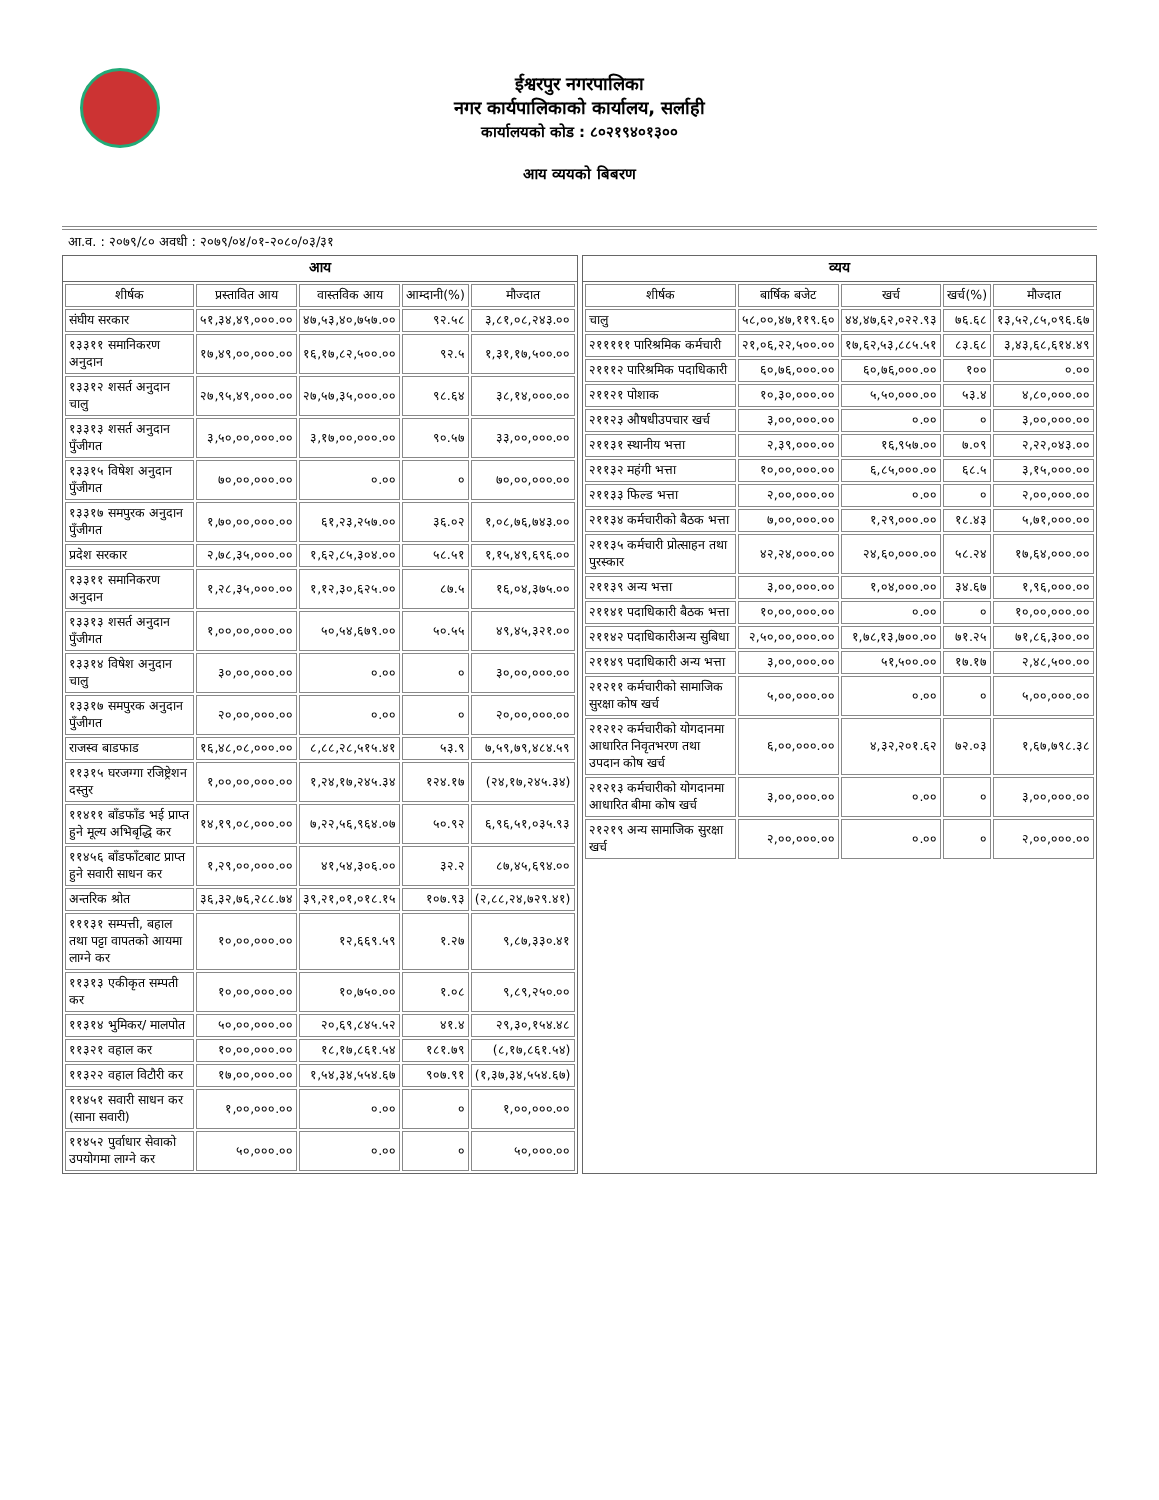ईश्वरपुर नगरपालिका
नगर कार्यपालिकाको कार्यालय, सर्लाही
कार्यालयको कोड : ८०२१९४०१३००
आय व्ययको बिबरण
आ.व. : २०७९/८० अवधी : २०७९/०४/०१-२०८०/०३/३१
आय
| शीर्षक | प्रस्तावित आय | वास्तविक आय | आम्दानी(%) | मौज्दात |
| --- | --- | --- | --- | --- |
| संघीय सरकार | ५१,३४,४९,०००.०० | ४७,५३,४०,७५७.०० | ९२.५८ | ३,८१,०८,२४३.०० |
| १३३११ समानिकरण अनुदान | १७,४९,००,०००.०० | १६,१७,८२,५००.०० | ९२.५ | १,३१,१७,५००.०० |
| १३३१२ शसर्त अनुदान चालु | २७,९५,४९,०००.०० | २७,५७,३५,०००.०० | ९८.६४ | ३८,१४,०००.०० |
| १३३१३ शसर्त अनुदान पुँजीगत | ३,५०,००,०००.०० | ३,१७,००,०००.०० | ९०.५७ | ३३,००,०००.०० |
| १३३१५ विषेश अनुदान पुँजीगत | ७०,००,०००.०० | ०.०० | ० | ७०,००,०००.०० |
| १३३१७ समपुरक अनुदान पुँजीगत | १,७०,००,०००.०० | ६१,२३,२५७.०० | ३६.०२ | १,०८,७६,७४३.०० |
| प्रदेश सरकार | २,७८,३५,०००.०० | १,६२,८५,३०४.०० | ५८.५१ | १,१५,४९,६९६.०० |
| १३३११ समानिकरण अनुदान | १,२८,३५,०००.०० | १,१२,३०,६२५.०० | ८७.५ | १६,०४,३७५.०० |
| १३३१३ शसर्त अनुदान पुँजीगत | १,००,००,०००.०० | ५०,५४,६७९.०० | ५०.५५ | ४९,४५,३२१.०० |
| १३३१४ विषेश अनुदान चालु | ३०,००,०००.०० | ०.०० | ० | ३०,००,०००.०० |
| १३३१७ समपुरक अनुदान पुँजीगत | २०,००,०००.०० | ०.०० | ० | २०,००,०००.०० |
| राजस्व बाडफाड | १६,४८,०८,०००.०० | ८,८८,२८,५१५.४१ | ५३.९ | ७,५९,७९,४८४.५९ |
| ११३१५ घरजग्गा रजिष्ट्रेशन दस्तुर | १,००,००,०००.०० | १,२४,१७,२४५.३४ | १२४.१७ | (२४,१७,२४५.३४) |
| ११४११ बाँडफाँड भई प्राप्त हुने मूल्य अभिबृद्धि कर | १४,१९,०८,०००.०० | ७,२२,५६,९६४.०७ | ५०.९२ | ६,९६,५१,०३५.९३ |
| ११४५६ बाँडफाँटबाट प्राप्त हुने सवारी साधन कर | १,२९,००,०००.०० | ४१,५४,३०६.०० | ३२.२ | ८७,४५,६९४.०० |
| अन्तरिक श्रोत | ३६,३२,७६,२८८.७४ | ३९,२१,०१,०१८.१५ | १०७.९३ | (२,८८,२४,७२९.४१) |
| १११३१ सम्पत्ती, बहाल तथा पट्टा वापतको आयमा लाग्ने कर | १०,००,०००.०० | १२,६६९.५९ | १.२७ | ९,८७,३३०.४१ |
| ११३१३ एकीकृत सम्पती कर | १०,००,०००.०० | १०,७५०.०० | १.०८ | ९,८९,२५०.०० |
| ११३१४ भुमिकर/ मालपोत | ५०,००,०००.०० | २०,६९,८४५.५२ | ४१.४ | २९,३०,१५४.४८ |
| ११३२१ वहाल कर | १०,००,०००.०० | १८,१७,८६१.५४ | १८१.७९ | (८,१७,८६१.५४) |
| ११३२२ वहाल विटौरी कर | १७,००,०००.०० | १,५४,३४,५५४.६७ | ९०७.९१ | (१,३७,३४,५५४.६७) |
| ११४५१ सवारी साधन कर (साना सवारी) | १,००,०००.०० | ०.०० | ० | १,००,०००.०० |
| ११४५२ पुर्वाधार सेवाको उपयोगमा लाग्ने कर | ५०,०००.०० | ०.०० | ० | ५०,०००.०० |
व्यय
| शीर्षक | बार्षिक बजेट | खर्च | खर्च(%) | मौज्दात |
| --- | --- | --- | --- | --- |
| चालु | ५८,००,४७,११९.६० | ४४,४७,६२,०२२.९३ | ७६.६८ | १३,५२,८५,०९६.६७ |
| २१११११ पारिश्रमिक कर्मचारी | २१,०६,२२,५००.०० | १७,६२,५३,८८५.५१ | ८३.६८ | ३,४३,६८,६१४.४९ |
| २१११२ पारिश्रमिक पदाधिकारी | ६०,७६,०००.०० | ६०,७६,०००.०० | १०० | ०.०० |
| २११२१ पोशाक | १०,३०,०००.०० | ५,५०,०००.०० | ५३.४ | ४,८०,०००.०० |
| २११२३ औषधीउपचार खर्च | ३,००,०००.०० | ०.०० | ० | ३,००,०००.०० |
| २११३१ स्थानीय भत्ता | २,३९,०००.०० | १६,९५७.०० | ७.०९ | २,२२,०४३.०० |
| २११३२ महंगी भत्ता | १०,००,०००.०० | ६,८५,०००.०० | ६८.५ | ३,१५,०००.०० |
| २११३३ फिल्ड भत्ता | २,००,०००.०० | ०.०० | ० | २,००,०००.०० |
| २११३४ कर्मचारीको बैठक भत्ता | ७,००,०००.०० | १,२९,०००.०० | १८.४३ | ५,७१,०००.०० |
| २११३५ कर्मचारी प्रोत्साहन तथा पुरस्कार | ४२,२४,०००.०० | २४,६०,०००.०० | ५८.२४ | १७,६४,०००.०० |
| २११३९ अन्य भत्ता | ३,००,०००.०० | १,०४,०००.०० | ३४.६७ | १,९६,०००.०० |
| २११४१ पदाधिकारी बैठक भत्ता | १०,००,०००.०० | ०.०० | ० | १०,००,०००.०० |
| २११४२ पदाधिकारीअन्य सुबिधा | २,५०,००,०००.०० | १,७८,१३,७००.०० | ७१.२५ | ७१,८६,३००.०० |
| २११४९ पदाधिकारी अन्य भत्ता | ३,००,०००.०० | ५१,५००.०० | १७.१७ | २,४८,५००.०० |
| २१२११ कर्मचारीको सामाजिक सुरक्षा कोष खर्च | ५,००,०००.०० | ०.०० | ० | ५,००,०००.०० |
| २१२१२ कर्मचारीको योगदानमा आधारित निवृतभरण तथा उपदान कोष खर्च | ६,००,०००.०० | ४,३२,२०१.६२ | ७२.०३ | १,६७,७९८.३८ |
| २१२१३ कर्मचारीको योगदानमा आधारित बीमा कोष खर्च | ३,००,०००.०० | ०.०० | ० | ३,००,०००.०० |
| २१२१९ अन्य सामाजिक सुरक्षा खर्च | २,००,०००.०० | ०.०० | ० | २,००,०००.०० |